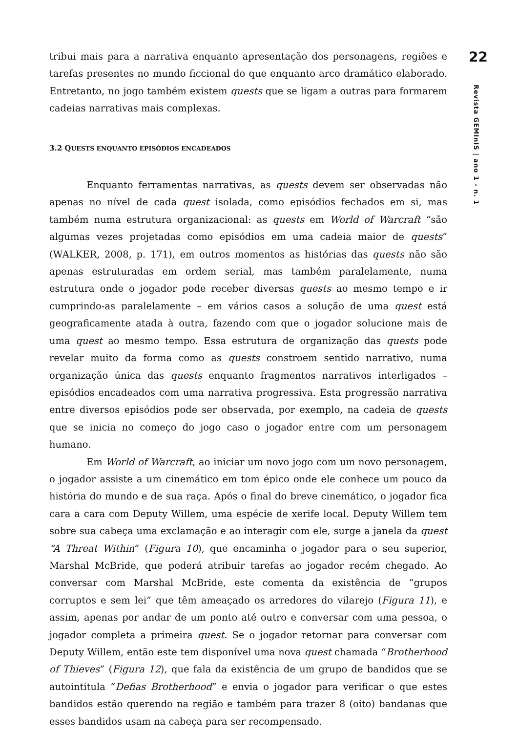tribui mais para a narrativa enquanto apresentação dos personagens, regiões e tarefas presentes no mundo ficcional do que enquanto arco dramático elaborado. Entretanto, no jogo também existem quests que se ligam a outras para formarem cadeias narrativas mais complexas.
3.2 QUESTS ENQUANTO EPISÓDIOS ENCADEADOS
Enquanto ferramentas narrativas, as quests devem ser observadas não apenas no nível de cada quest isolada, como episódios fechados em si, mas também numa estrutura organizacional: as quests em World of Warcraft “são algumas vezes projetadas como episódios em uma cadeia maior de quests” (WALKER, 2008, p. 171), em outros momentos as histórias das quests não são apenas estruturadas em ordem serial, mas também paralelamente, numa estrutura onde o jogador pode receber diversas quests ao mesmo tempo e ir cumprindo-as paralelamente – em vários casos a solução de uma quest está geograficamente atada à outra, fazendo com que o jogador solucione mais de uma quest ao mesmo tempo. Essa estrutura de organização das quests pode revelar muito da forma como as quests constroem sentido narrativo, numa organização única das quests enquanto fragmentos narrativos interligados – episódios encadeados com uma narrativa progressiva. Esta progressão narrativa entre diversos episódios pode ser observada, por exemplo, na cadeia de quests que se inicia no começo do jogo caso o jogador entre com um personagem humano.
Em World of Warcraft, ao iniciar um novo jogo com um novo personagem, o jogador assiste a um cinemático em tom épico onde ele conhece um pouco da história do mundo e de sua raça. Após o final do breve cinemático, o jogador fica cara a cara com Deputy Willem, uma espécie de xerife local. Deputy Willem tem sobre sua cabeça uma exclamação e ao interagir com ele, surge a janela da quest “A Threat Within” (Figura 10), que encaminha o jogador para o seu superior, Marshal McBride, que poderá atribuir tarefas ao jogador recém chegado. Ao conversar com Marshal McBride, este comenta da existência de “grupos corruptos e sem lei” que têm ameaçado os arredores do vilarejo (Figura 11), e assim, apenas por andar de um ponto até outro e conversar com uma pessoa, o jogador completa a primeira quest. Se o jogador retornar para conversar com Deputy Willem, então este tem disponível uma nova quest chamada “Brotherhood of Thieves” (Figura 12), que fala da existência de um grupo de bandidos que se autointitula “Defias Brotherhood” e envia o jogador para verificar o que estes bandidos estão querendo na região e também para trazer 8 (oito) bandanas que esses bandidos usam na cabeça para ser recompensado.
22
Revista GEMInIS | ano 1 - n. 1